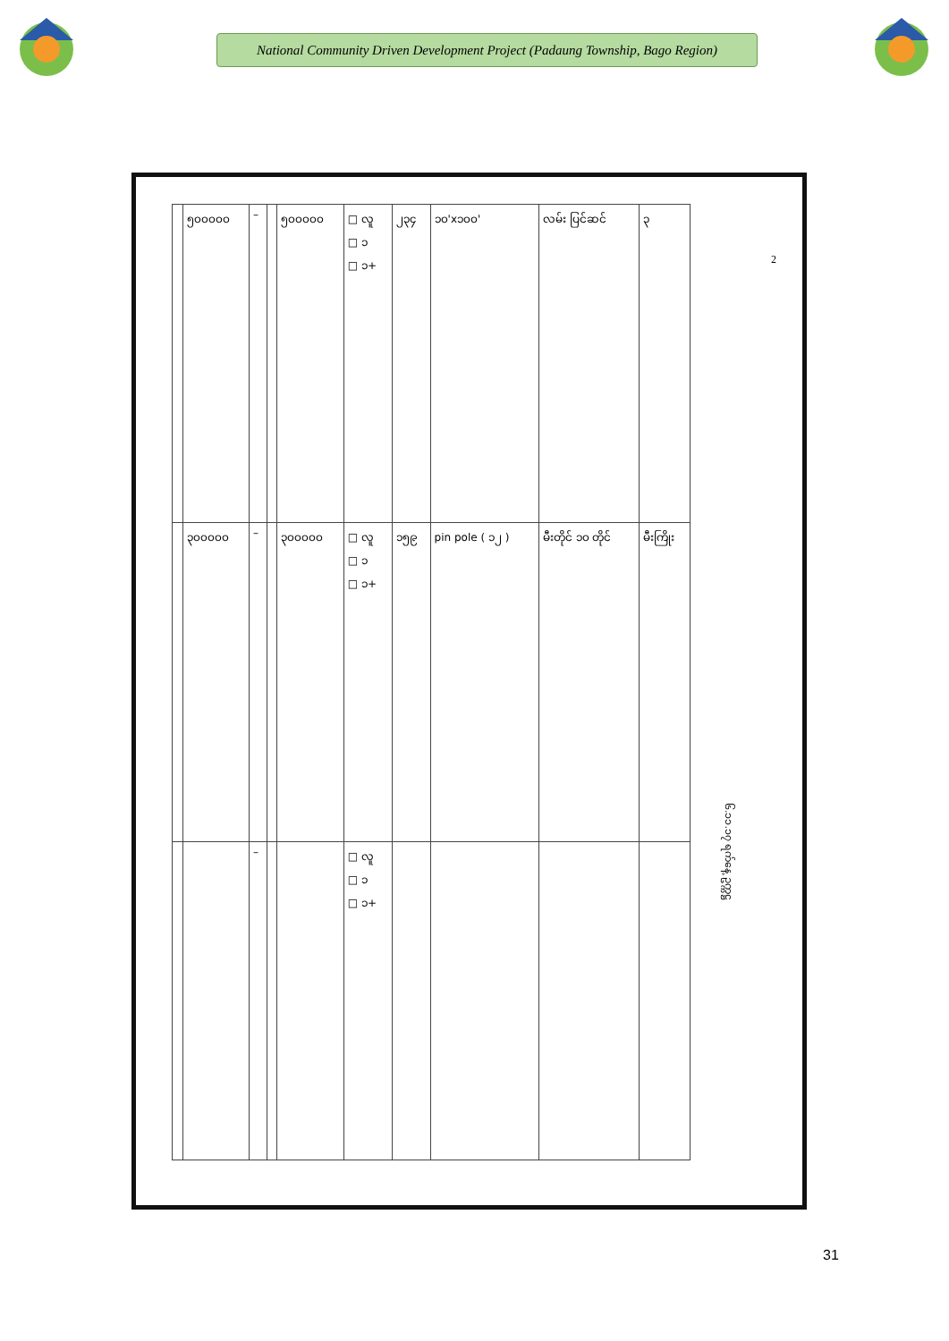National Community Driven Development Project (Padaung Township, Bago Region)
| | ၅၀၀၀၀၀ | – | | ၅၀၀၀၀၀ | □ လူ □ ၁ □ ၁+ | ၂၃၄ | ၁၀'x၁၀၀' | လမ်း ပြင်ဆင် | ၃ |
| | ၃၀၀၀၀၀ | – | | ၃၀၀၀၀၀ | □ လူ □ ၁ □ ၁+ | ၁၅၉ | pin pole ( ၁၂ ) | မီးတိုင် ၁၀ တိုင် | မီးကြိုး |
| | | – | | | □ လူ □ ၁ □ ၁+ | | | | |
၆.၁၁.၁၇ ရက်နေ့ ဥက္ကဋ္ဌ
2
31